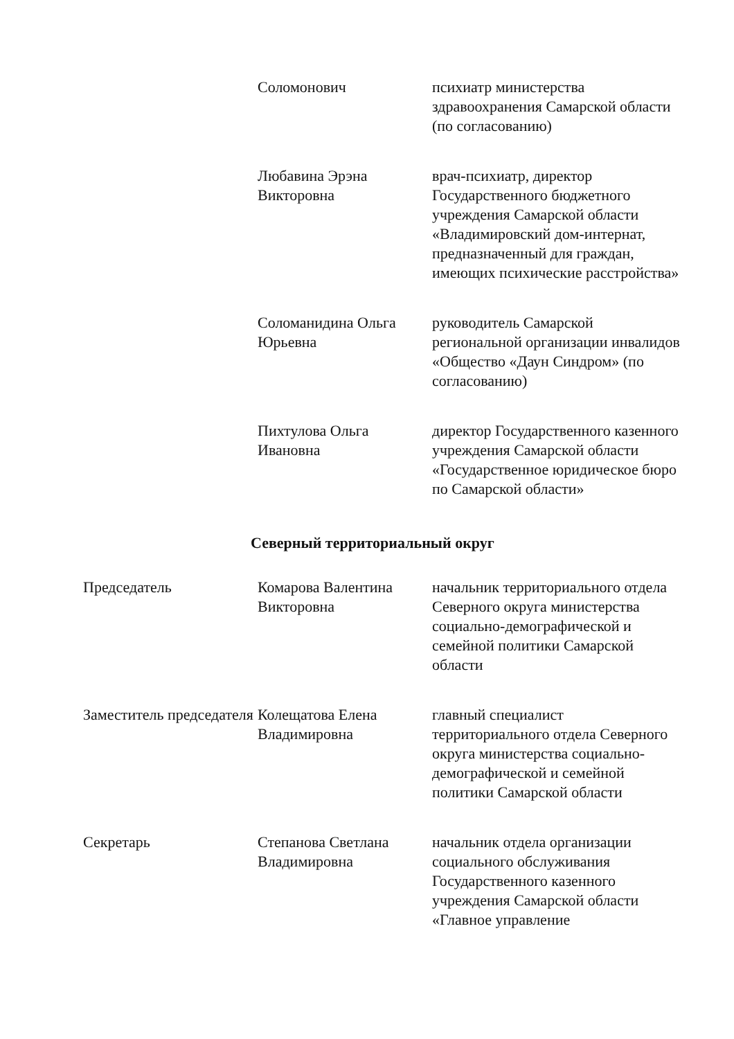| | Соломонович | психиатр министерства здравоохранения Самарской области (по согласованию) |
| | Любавина Эрэна Викторовна | врач-психиатр, директор Государственного бюджетного учреждения Самарской области «Владимировский дом-интернат, предназначенный для граждан, имеющих психические расстройства» |
| | Соломанидина Ольга Юрьевна | руководитель Самарской региональной организации инвалидов «Общество «Даун Синдром» (по согласованию) |
| | Пихтулова Ольга Ивановна | директор Государственного казенного учреждения Самарской области «Государственное юридическое бюро по Самарской области» |
Северный территориальный округ
| Председатель | Комарова Валентина Викторовна | начальник территориального отдела Северного округа министерства социально-демографической и семейной политики Самарской области |
| Заместитель председателя | Колещатова Елена Владимировна | главный специалист территориального отдела Северного округа министерства социально-демографической и семейной политики Самарской области |
| Секретарь | Степанова Светлана Владимировна | начальник отдела организации социального обслуживания Государственного казенного учреждения Самарской области «Главное управление |